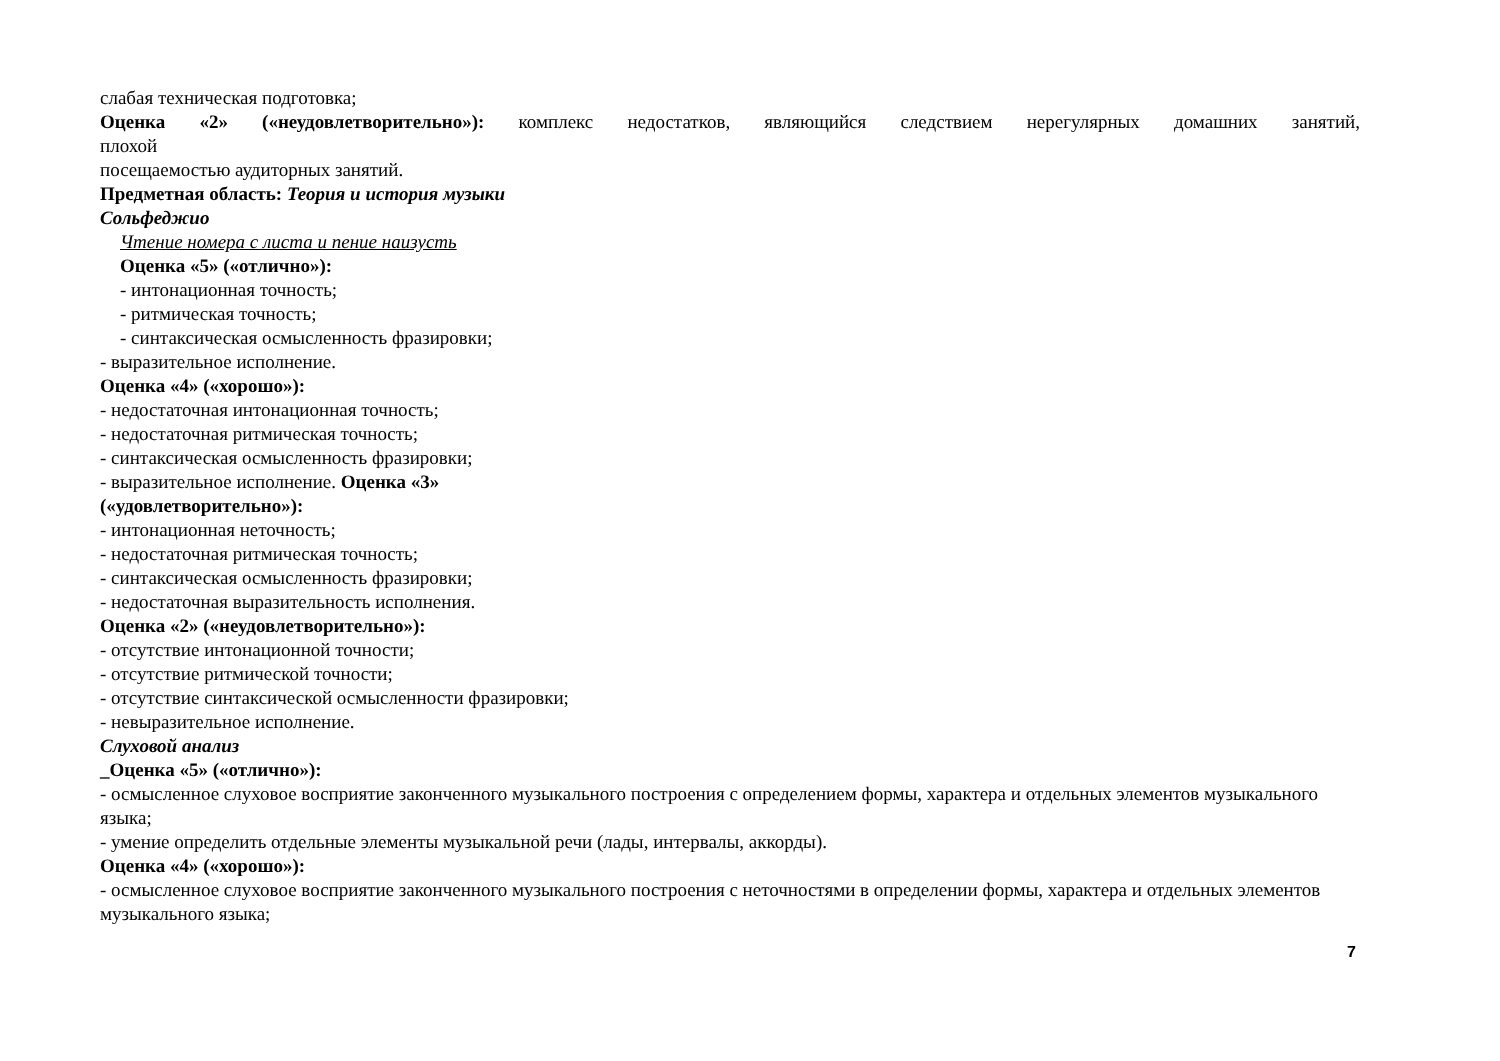слабая техническая подготовка;
Оценка «2» («неудовлетворительно»): комплекс недостатков, являющийся следствием нерегулярных домашних занятий,
плохой
посещаемостью аудиторных занятий.
Предметная область: Теория и история музыки
Сольфеджио
Чтение номера с листа и пение наизусть
Оценка «5» («отлично»):
- интонационная точность;
- ритмическая точность;
- синтаксическая осмысленность фразировки;
- выразительное исполнение.
Оценка «4» («хорошо»):
- недостаточная интонационная точность;
- недостаточная ритмическая точность;
- синтаксическая осмысленность фразировки;
- выразительное исполнение. Оценка «3»
(«удовлетворительно»):
- интонационная неточность;
- недостаточная ритмическая точность;
- синтаксическая осмысленность фразировки;
- недостаточная выразительность исполнения.
Оценка «2» («неудовлетворительно»):
- отсутствие интонационной точности;
- отсутствие ритмической точности;
- отсутствие синтаксической осмысленности фразировки;
- невыразительное исполнение.
Слуховой анализ
_Оценка «5» («отлично»):
- осмысленное слуховое восприятие законченного музыкального построения с определением формы, характера и отдельных элементов музыкального языка;
- умение определить отдельные элементы музыкальной речи (лады, интервалы, аккорды).
Оценка «4» («хорошо»):
- осмысленное слуховое восприятие законченного музыкального построения с неточностями в определении формы, характера и отдельных элементов музыкального языка;
7